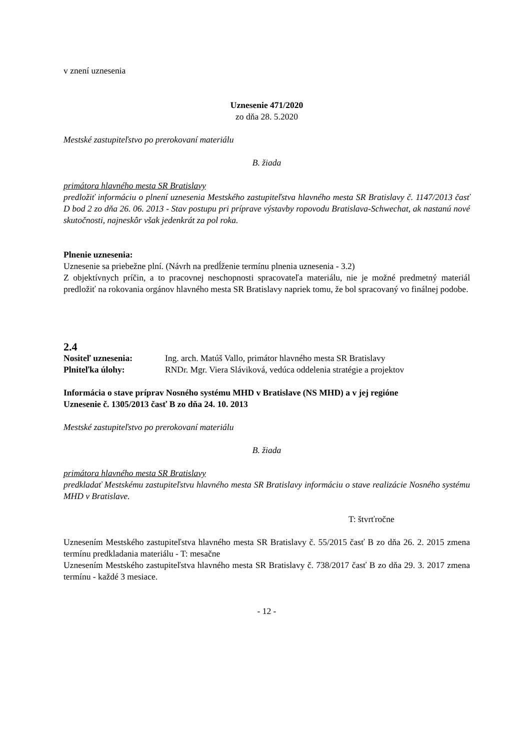v znení uznesenia
Uznesenie 471/2020
zo dňa 28. 5.2020
Mestské zastupiteľstvo po prerokovaní materiálu
B. žiada
primátora hlavného mesta SR Bratislavy
predložiť informáciu o plnení uznesenia Mestského zastupiteľstva hlavného mesta SR Bratislavy č. 1147/2013 časť D bod 2 zo dňa 26. 06. 2013 - Stav postupu pri príprave výstavby ropovodu Bratislava-Schwechat, ak nastanú nové skutočnosti, najneskôr však jedenkrát za pol roka.
Plnenie uznesenia:
Uznesenie sa priebežne plní. (Návrh na predĺženie termínu plnenia uznesenia - 3.2)
Z objektívnych príčin, a to pracovnej neschopnosti spracovateľa materiálu, nie je možné predmetný materiál predložiť na rokovania orgánov hlavného mesta SR Bratislavy napriek tomu, že bol spracovaný vo finálnej podobe.
2.4
Nositeľ uznesenia: Ing. arch. Matúš Vallo, primátor hlavného mesta SR Bratislavy
Plniteľka úlohy: RNDr. Mgr. Viera Sláviková, vedúca oddelenia stratégie a projektov
Informácia o stave príprav Nosného systému MHD v Bratislave (NS MHD) a v jej regióne
Uznesenie č. 1305/2013 časť B zo dňa 24. 10. 2013
Mestské zastupiteľstvo po prerokovaní materiálu
B. žiada
primátora hlavného mesta SR Bratislavy
predkladať Mestskému zastupiteľstvu hlavného mesta SR Bratislavy informáciu o stave realizácie Nosného systému MHD v Bratislave.
T: štvrťročne
Uznesením Mestského zastupiteľstva hlavného mesta SR Bratislavy č. 55/2015 časť B zo dňa 26. 2. 2015 zmena termínu predkladania materiálu - T: mesačne
Uznesením Mestského zastupiteľstva hlavného mesta SR Bratislavy č. 738/2017 časť B zo dňa 29. 3. 2017 zmena termínu - každé 3 mesiace.
- 12 -